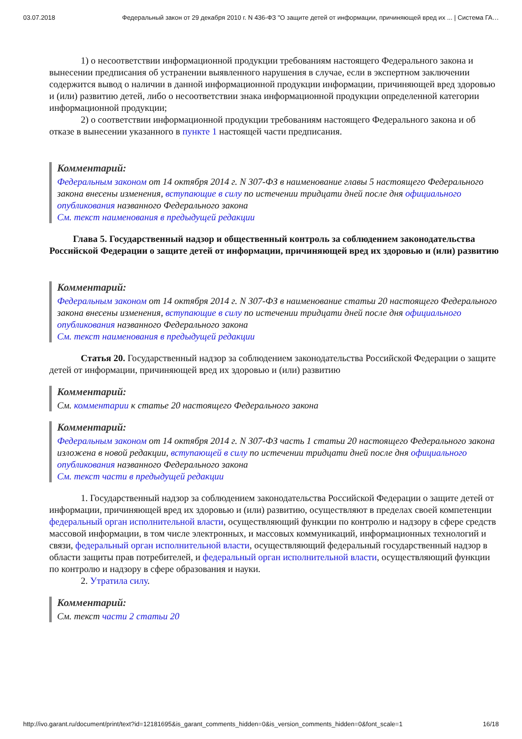03.07.2018 Федеральный закон от 29 декабря 2010 г. N 436-ФЗ "О защите детей от информации, причиняющей вред их ... | Система ГА…
1) о несоответствии информационной продукции требованиям настоящего Федерального закона и вынесении предписания об устранении выявленного нарушения в случае, если в экспертном заключении содержится вывод о наличии в данной информационной продукции информации, причиняющей вред здоровью и (или) развитию детей, либо о несоответствии знака информационной продукции определенной категории информационной продукции;
2) о соответствии информационной продукции требованиям настоящего Федерального закона и об отказе в вынесении указанного в пункте 1 настоящей части предписания.
Комментарий:
Федеральным законом от 14 октября 2014 г. N 307-ФЗ в наименование главы 5 настоящего Федерального закона внесены изменения, вступающие в силу по истечении тридцати дней после дня официального опубликования названного Федерального закона
См. текст наименования в предыдущей редакции
Глава 5. Государственный надзор и общественный контроль за соблюдением законодательства Российской Федерации о защите детей от информации, причиняющей вред их здоровью и (или) развитию
Комментарий:
Федеральным законом от 14 октября 2014 г. N 307-ФЗ в наименование статьи 20 настоящего Федерального закона внесены изменения, вступающие в силу по истечении тридцати дней после дня официального опубликования названного Федерального закона
См. текст наименования в предыдущей редакции
Статья 20. Государственный надзор за соблюдением законодательства Российской Федерации о защите детей от информации, причиняющей вред их здоровью и (или) развитию
Комментарий:
См. комментарии к статье 20 настоящего Федерального закона
Комментарий:
Федеральным законом от 14 октября 2014 г. N 307-ФЗ часть 1 статьи 20 настоящего Федерального закона изложена в новой редакции, вступающей в силу по истечении тридцати дней после дня официального опубликования названного Федерального закона
См. текст части в предыдущей редакции
1. Государственный надзор за соблюдением законодательства Российской Федерации о защите детей от информации, причиняющей вред их здоровью и (или) развитию, осуществляют в пределах своей компетенции федеральный орган исполнительной власти, осуществляющий функции по контролю и надзору в сфере средств массовой информации, в том числе электронных, и массовых коммуникаций, информационных технологий и связи, федеральный орган исполнительной власти, осуществляющий федеральный государственный надзор в области защиты прав потребителей, и федеральный орган исполнительной власти, осуществляющий функции по контролю и надзору в сфере образования и науки.
2. Утратила силу.
Комментарий:
См. текст части 2 статьи 20
http://ivo.garant.ru/document/print/text?id=12181695&is_garant_comments_hidden=0&is_version_comments_hidden=0&font_scale=1 16/18